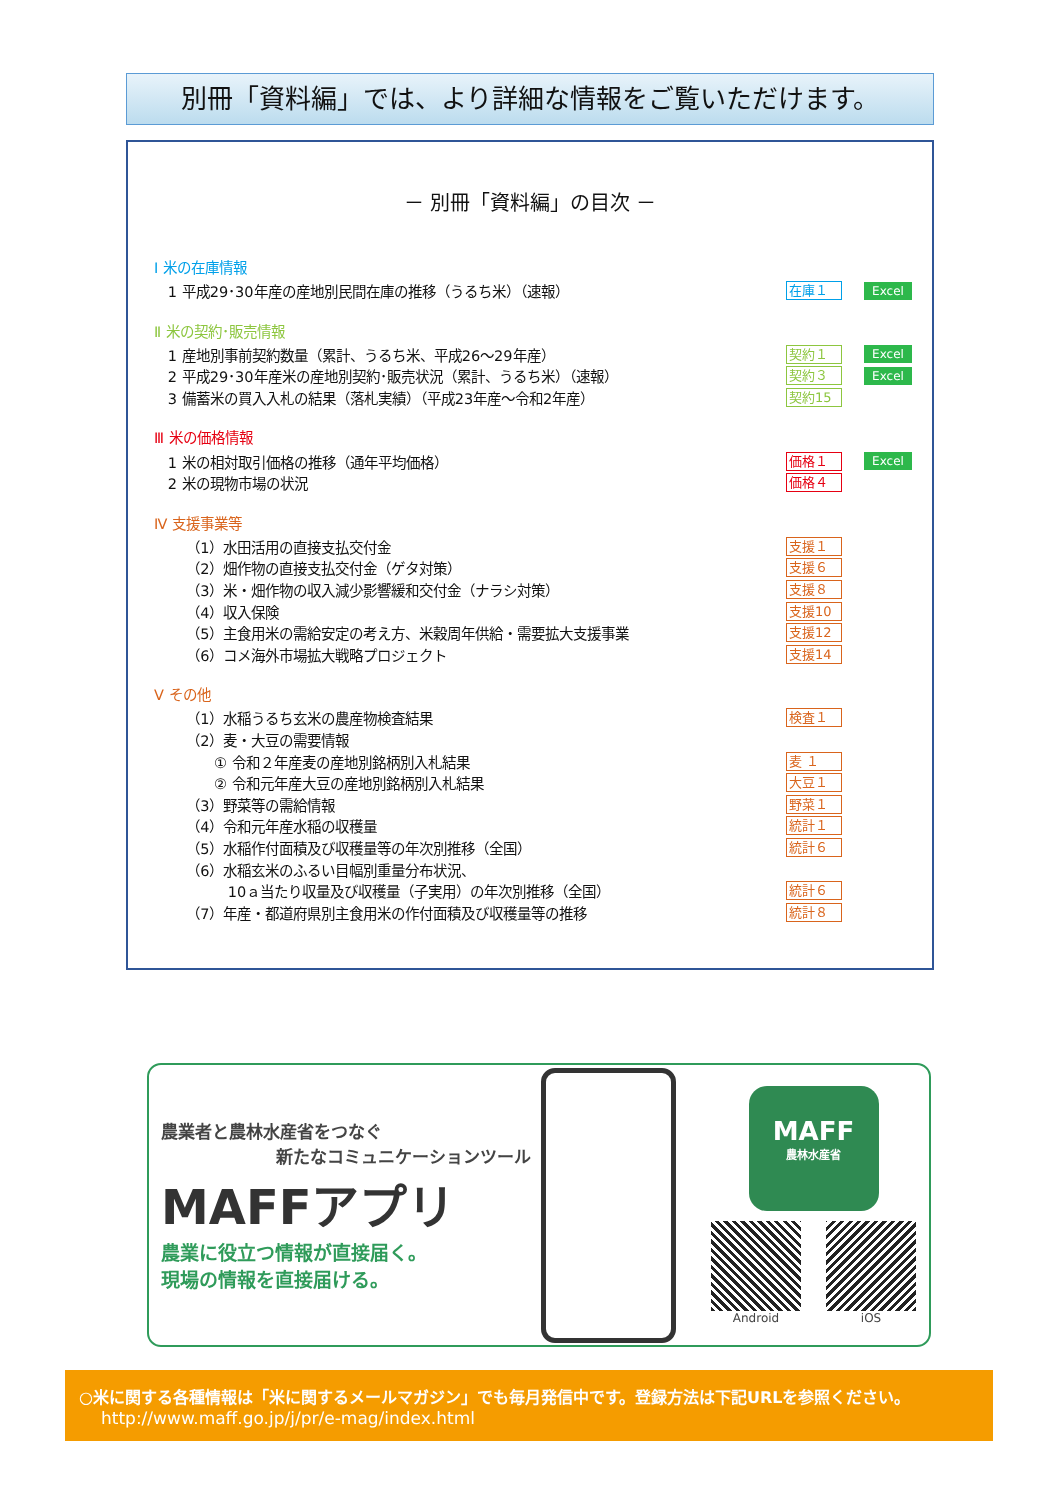別冊「資料編」では、より詳細な情報をご覧いただけます。
－ 別冊「資料編」の目次 －
Ⅰ 米の在庫情報
1 平成29･30年産の産地別民間在庫の推移（うるち米）（速報） 在庫１ Excel
Ⅱ 米の契約･販売情報
1 産地別事前契約数量（累計、うるち米、平成26～29年産） 契約１ Excel
2 平成29･30年産米の産地別契約･販売状況（累計、うるち米）（速報） 契約３ Excel
3 備蓄米の買入入札の結果（落札実績）（平成23年産～令和2年産） 契約15
Ⅲ 米の価格情報
1 米の相対取引価格の推移（通年平均価格） 価格１ Excel
2 米の現物市場の状況 価格４
Ⅳ 支援事業等
（1）水田活用の直接支払交付金 支援１
（2）畑作物の直接支払交付金（ゲタ対策） 支援６
（3）米・畑作物の収入減少影響緩和交付金（ナラシ対策） 支援８
（4）収入保険 支援10
（5）主食用米の需給安定の考え方、米穀周年供給・需要拡大支援事業 支援12
（6）コメ海外市場拡大戦略プロジェクト 支援14
Ⅴ その他
（1）水稲うるち玄米の農産物検査結果 検査１
（2）麦・大豆の需要情報
① 令和２年産麦の産地別銘柄別入札結果 麦 １
② 令和元年産大豆の産地別銘柄別入札結果 大豆１
（3）野菜等の需給情報 野菜１
（4）令和元年産水稲の収穫量 統計１
（5）水稲作付面積及び収穫量等の年次別推移（全国） 統計６
（6）水稲玄米のふるい目幅別重量分布状況、
10ａ当たり収量及び収穫量（子実用）の年次別推移（全国） 統計６
（7）年産・都道府県別主食用米の作付面積及び収穫量等の推移 統計８
農業者と農林水産省をつなぐ
新たなコミュニケーションツール
MAFFアプリ
農業に役立つ情報が直接届く。
現場の情報を直接届ける。
MAFF
農林水産省
Android iOS
○米に関する各種情報は「米に関するメールマガジン」でも毎月発信中です。登録方法は下記URLを参照ください。
http://www.maff.go.jp/j/pr/e-mag/index.html